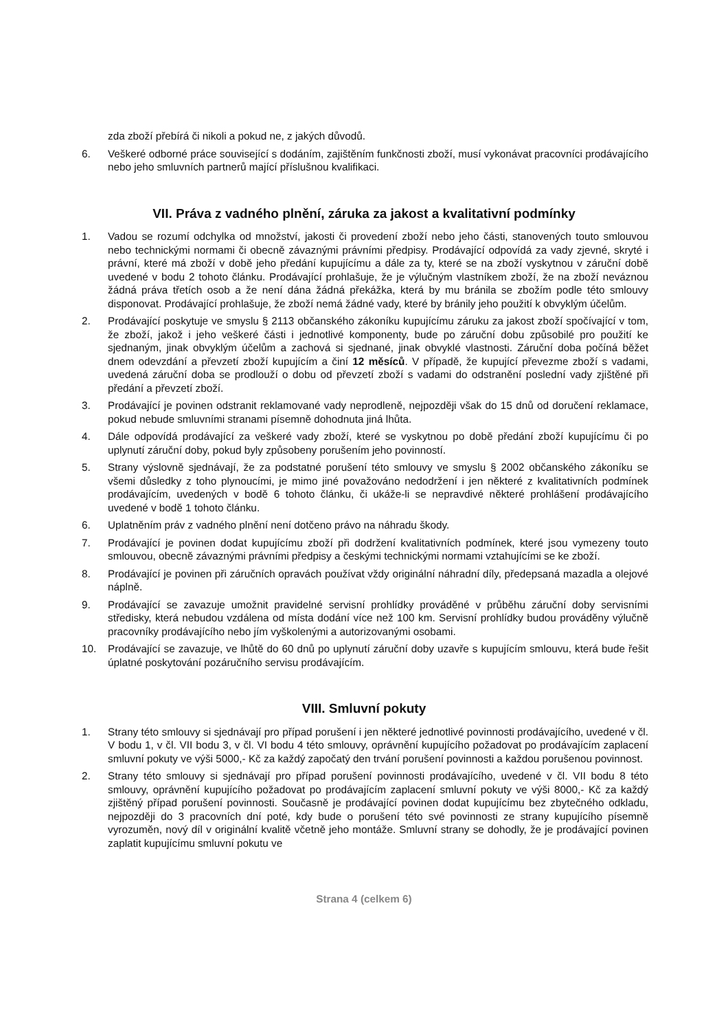zda zboží přebírá či nikoli a pokud ne, z jakých důvodů.
6. Veškeré odborné práce související s dodáním, zajištěním funkčnosti zboží, musí vykonávat pracovníci prodávajícího nebo jeho smluvních partnerů mající příslušnou kvalifikaci.
VII. Práva z vadného plnění, záruka za jakost a kvalitativní podmínky
1. Vadou se rozumí odchylka od množství, jakosti či provedení zboží nebo jeho části, stanovených touto smlouvou nebo technickými normami či obecně závaznými právními předpisy. Prodávající odpovídá za vady zjevné, skryté i právní, které má zboží v době jeho předání kupujícímu a dále za ty, které se na zboží vyskytnou v záruční době uvedené v bodu 2 tohoto článku. Prodávající prohlašuje, že je výlučným vlastníkem zboží, že na zboží neváznou žádná práva třetích osob a že není dána žádná překážka, která by mu bránila se zbožím podle této smlouvy disponovat. Prodávající prohlašuje, že zboží nemá žádné vady, které by bránily jeho použití k obvyklým účelům.
2. Prodávající poskytuje ve smyslu § 2113 občanského zákoníku kupujícímu záruku za jakost zboží spočívající v tom, že zboží, jakož i jeho veškeré části i jednotlivé komponenty, bude po záruční dobu způsobilé pro použití ke sjednaným, jinak obvyklým účelům a zachová si sjednané, jinak obvyklé vlastnosti. Záruční doba počíná běžet dnem odevzdání a převzetí zboží kupujícím a činí 12 měsíců. V případě, že kupující převezme zboží s vadami, uvedená záruční doba se prodlouží o dobu od převzetí zboží s vadami do odstranění poslední vady zjištěné při předání a převzetí zboží.
3. Prodávající je povinen odstranit reklamované vady neprodleně, nejpozději však do 15 dnů od doručení reklamace, pokud nebude smluvními stranami písemně dohodnuta jiná lhůta.
4. Dále odpovídá prodávající za veškeré vady zboží, které se vyskytnou po době předání zboží kupujícímu či po uplynutí záruční doby, pokud byly způsobeny porušením jeho povinností.
5. Strany výslovně sjednávají, že za podstatné porušení této smlouvy ve smyslu § 2002 občanského zákoníku se všemi důsledky z toho plynoucími, je mimo jiné považováno nedodržení i jen některé z kvalitativních podmínek prodávajícím, uvedených v bodě 6 tohoto článku, či ukáže-li se nepravdivé některé prohlášení prodávajícího uvedené v bodě 1 tohoto článku.
6. Uplatněním práv z vadného plnění není dotčeno právo na náhradu škody.
7. Prodávající je povinen dodat kupujícímu zboží při dodržení kvalitativních podmínek, které jsou vymezeny touto smlouvou, obecně závaznými právními předpisy a českými technickými normami vztahujícími se ke zboží.
8. Prodávající je povinen při záručních opravách používat vždy originální náhradní díly, předepsaná mazadla a olejové náplně.
9. Prodávající se zavazuje umožnit pravidelné servisní prohlídky prováděné v průběhu záruční doby servisními středisky, která nebudou vzdálena od místa dodání více než 100 km. Servisní prohlídky budou prováděny výlučně pracovníky prodávajícího nebo jím vyškolenými a autorizovanými osobami.
10. Prodávající se zavazuje, ve lhůtě do 60 dnů po uplynutí záruční doby uzavře s kupujícím smlouvu, která bude řešit úplatné poskytování pozáručního servisu prodávajícím.
VIII. Smluvní pokuty
1. Strany této smlouvy si sjednávají pro případ porušení i jen některé jednotlivé povinnosti prodávajícího, uvedené v čl. V bodu 1, v čl. VII bodu 3, v čl. VI bodu 4 této smlouvy, oprávnění kupujícího požadovat po prodávajícím zaplacení smluvní pokuty ve výši 5000,- Kč za každý započatý den trvání porušení povinnosti a každou porušenou povinnost.
2. Strany této smlouvy si sjednávají pro případ porušení povinnosti prodávajícího, uvedené v čl. VII bodu 8 této smlouvy, oprávnění kupujícího požadovat po prodávajícím zaplacení smluvní pokuty ve výši 8000,- Kč za každý zjištěný případ porušení povinnosti. Současně je prodávající povinen dodat kupujícímu bez zbytečného odkladu, nejpozději do 3 pracovních dní poté, kdy bude o porušení této své povinnosti ze strany kupujícího písemně vyrozuměn, nový díl v originální kvalitě včetně jeho montáže. Smluvní strany se dohodly, že je prodávající povinen zaplatit kupujícímu smluvní pokutu ve
Strana 4 (celkem 6)